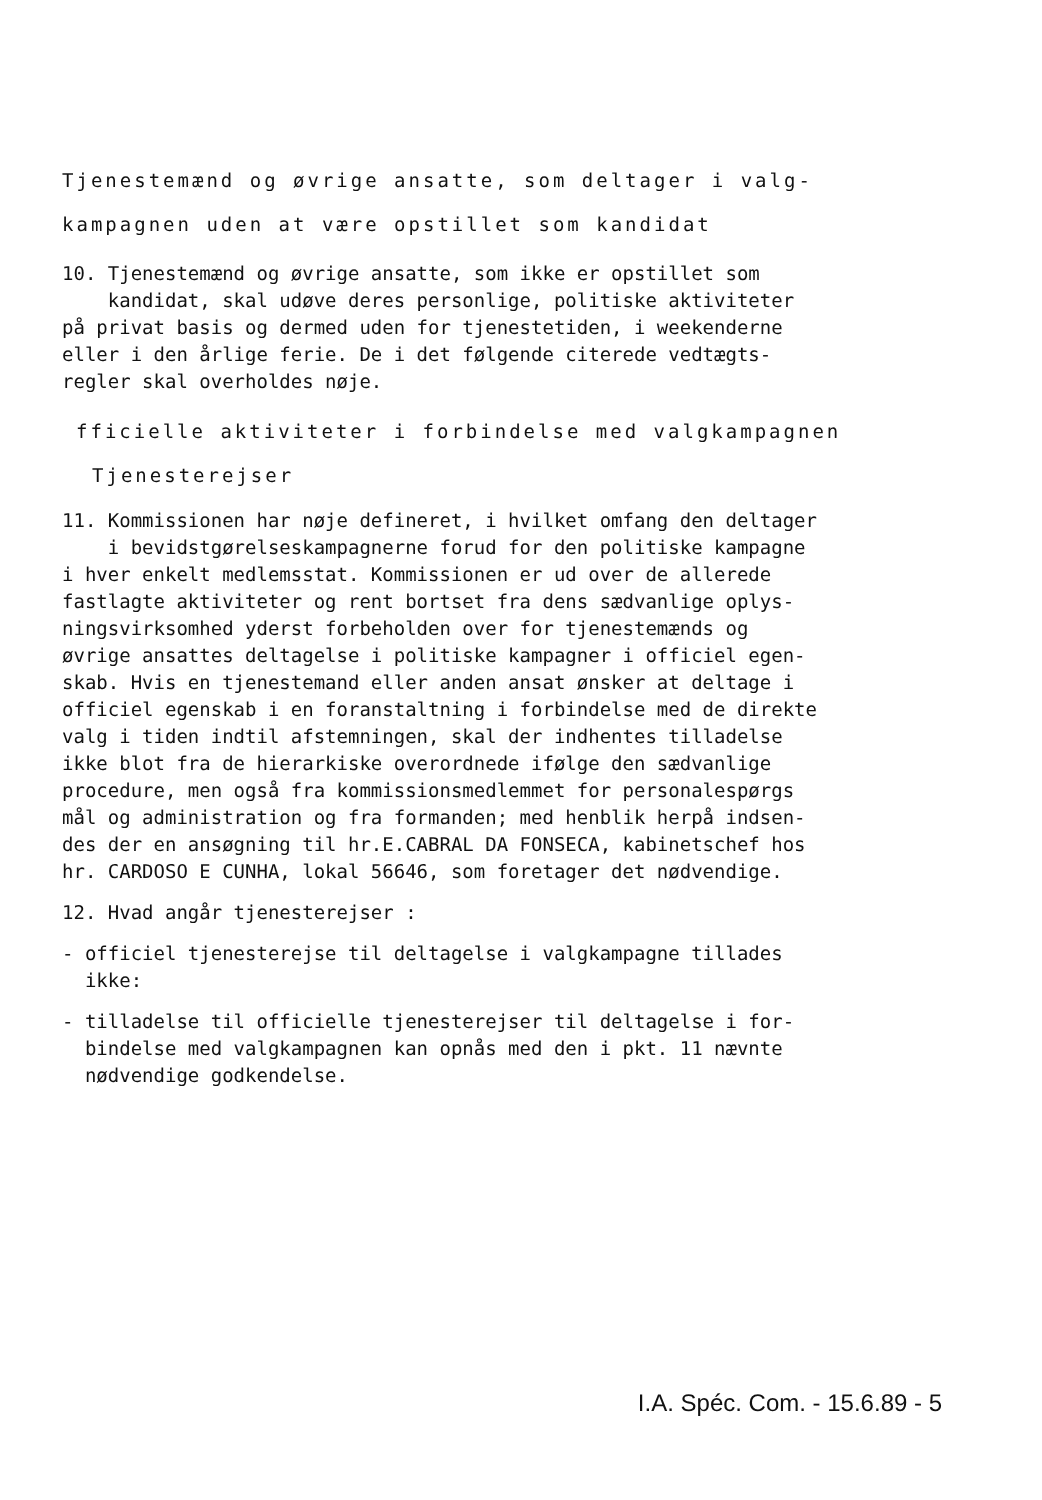Tjenestemænd og øvrige ansatte, som deltager i valg-
kampagnen uden at være opstillet som kandidat
10. Tjenestemænd og øvrige ansatte, som ikke er opstillet som
kandidat, skal udøve deres personlige, politiske aktiviteter
på privat basis og dermed uden for tjenestetiden, i weekenderne
eller i den årlige ferie. De i det følgende citerede vedtægts-
regler skal overholdes nøje.
fficielle aktiviteter i forbindelse med valgkampagnen
Tjenesterejser
11. Kommissionen har nøje defineret, i hvilket omfang den deltager
i bevidstgørelseskampagnerne forud for den politiske kampagne
i hver enkelt medlemsstat. Kommissionen er ud over de allerede
fastlagte aktiviteter og rent bortset fra dens sædvanlige oplys-
ningsvirksomhed yderst forbeholden over for tjenestemænds og
øvrige ansattes deltagelse i politiske kampagner i officiel egen-
skab. Hvis en tjenestemand eller anden ansat ønsker at deltage i
officiel egenskab i en foranstaltning i forbindelse med de direkte
valg i tiden indtil afstemningen, skal der indhentes tilladelse
ikke blot fra de hierarkiske overordnede ifølge den sædvanlige
procedure, men også fra kommissionsmedlemmet for personalespørgs
mål og administration og fra formanden; med henblik herpå indsen-
des der en ansøgning til hr.E.CABRAL DA FONSECA, kabinetschef hos
hr. CARDOSO E CUNHA, lokal 56646, som foretager det nødvendige.
12. Hvad angår tjenesterejser :
- officiel tjenesterejse til deltagelse i valgkampagne tillades
ikke:
- tilladelse til officielle tjenesterejser til deltagelse i for-
bindelse med valgkampagnen kan opnås med den i pkt. 11 nævnte
nødvendige godkendelse.
I.A. Spéc. Com. - 15.6.89 - 5